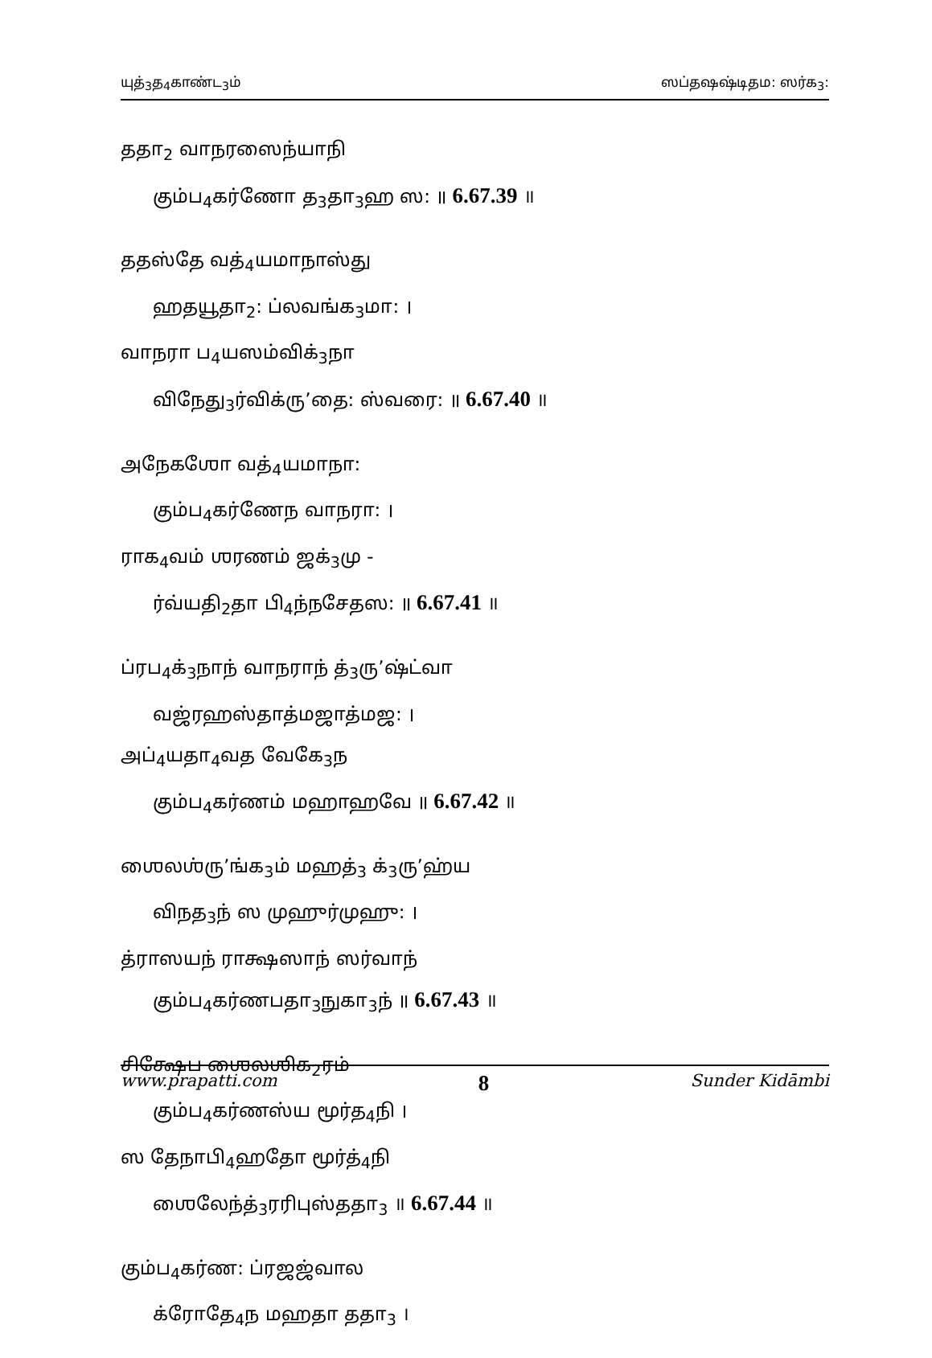யுத்<sub>3</sub>த<sub>4</sub>காண்ட<sub>3</sub>ம் ஸப்தஷஷ்டிதம: ஸர்க<sub>3</sub>:
ததா<sub>2</sub> வாநரஸைந்யாநி
கும்ப<sub>4</sub>கர்ணோ த<sub>3</sub>தா<sub>3</sub>ஹ ஸ: ॥ 6.67.39 ॥
ததஸ்தே வத்<sub>4</sub>யமாநாஸ்து
ஹதயூதா<sub>2</sub>: ப்லவங்க<sub>3</sub>மா: ।
வாநரா ப<sub>4</sub>யஸம்விக்<sub>3</sub>நா
விநேது<sub>3</sub>ர்விக்ரு’தை: ஸ்வரை: ॥ 6.67.40 ॥
அநேகஶோ வத்<sub>4</sub>யமாநா:
கும்ப<sub>4</sub>கர்ணேந வாநரா: ।
ராக<sub>4</sub>வம் ஶரணம் ஜக்<sub>3</sub>மு -
ர்வ்யதி<sub>2</sub>தா பி<sub>4</sub>ந்நசேதஸ: ॥ 6.67.41 ॥
ப்ரப<sub>4</sub>க்<sub>3</sub>நாந் வாநராந் த்<sub>3</sub>ரு’ஷ்ட்வா
வஜ்ரஹஸ்தாத்மஜாத்மஜ: ।
அப்<sub>4</sub>யதா<sub>4</sub>வத வேகே<sub>3</sub>ந
கும்ப<sub>4</sub>கர்ணம் மஹாஹவே ॥ 6.67.42 ॥
ஶைலஶ்ரு’ங்க<sub>3</sub>ம் மஹத்<sub>3</sub> க்<sub>3</sub>ரு’ஹ்ய
விநத<sub>3</sub>ந் ஸ முஹுர்முஹு: ।
த்ராஸயந் ராக்ஷஸாந் ஸர்வாந்
கும்ப<sub>4</sub>கர்ணபதா<sub>3</sub>நுகா<sub>3</sub>ந் ॥ 6.67.43 ॥
சிக்ஷேப ஶைலஶிக<sub>2</sub>ரம்
கும்ப<sub>4</sub>கர்ணஸ்ய மூர்த<sub>4</sub>நி ।
ஸ தேநாபி<sub>4</sub>ஹதோ மூர்த்<sub>4</sub>நி
ஶைலேந்த்<sub>3</sub>ரரிபுஸ்ததா<sub>3</sub> ॥ 6.67.44 ॥
கும்ப<sub>4</sub>கர்ண: ப்ரஜஜ்வால
க்ரோதே<sub>4</sub>ந மஹதா ததா<sub>3</sub> ।
www.prapatti.com 8 Sunder Kidāmbi